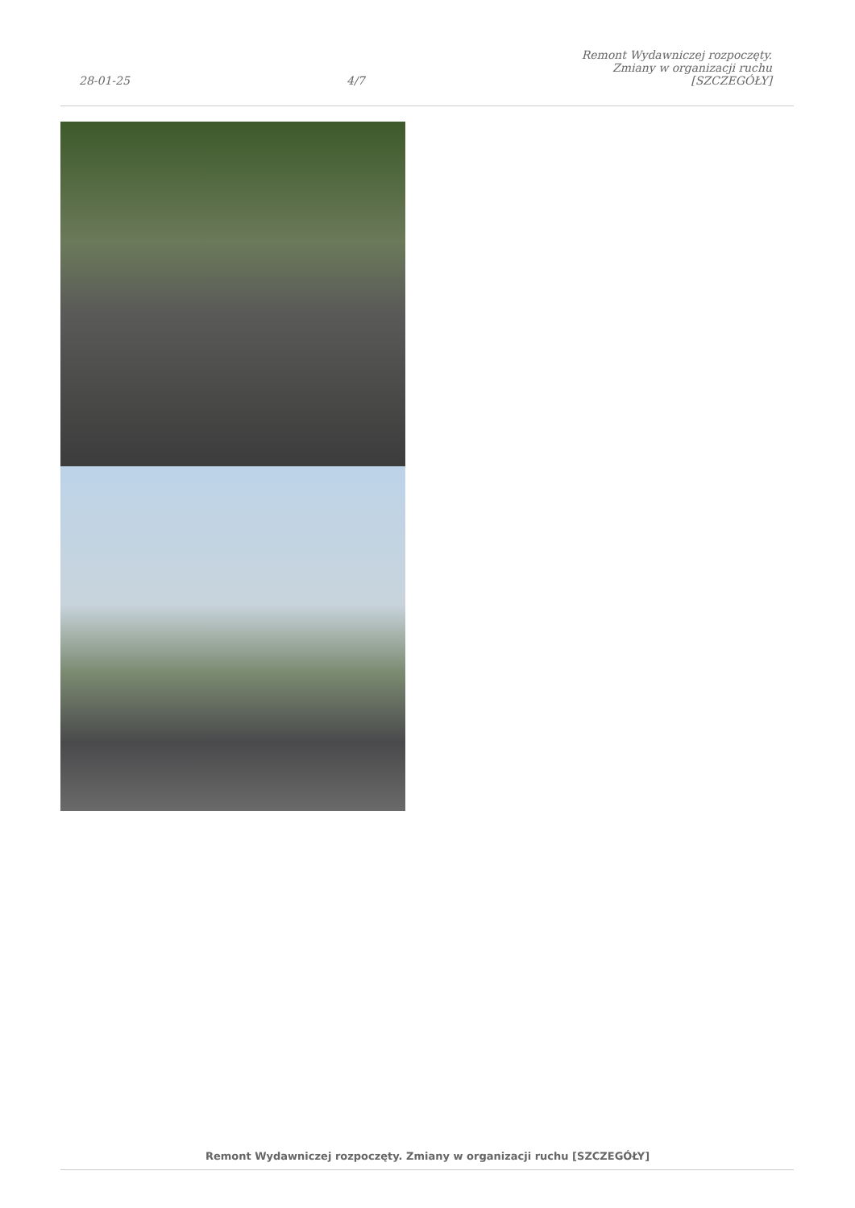28-01-25
4/7
Remont Wydawniczej rozpoczęty.
Zmiany w organizacji ruchu
[SZCZEGÓŁY]
Remont Wydawniczej rozpoczęty. Zmiany w organizacji ruchu [SZCZEGÓŁY]